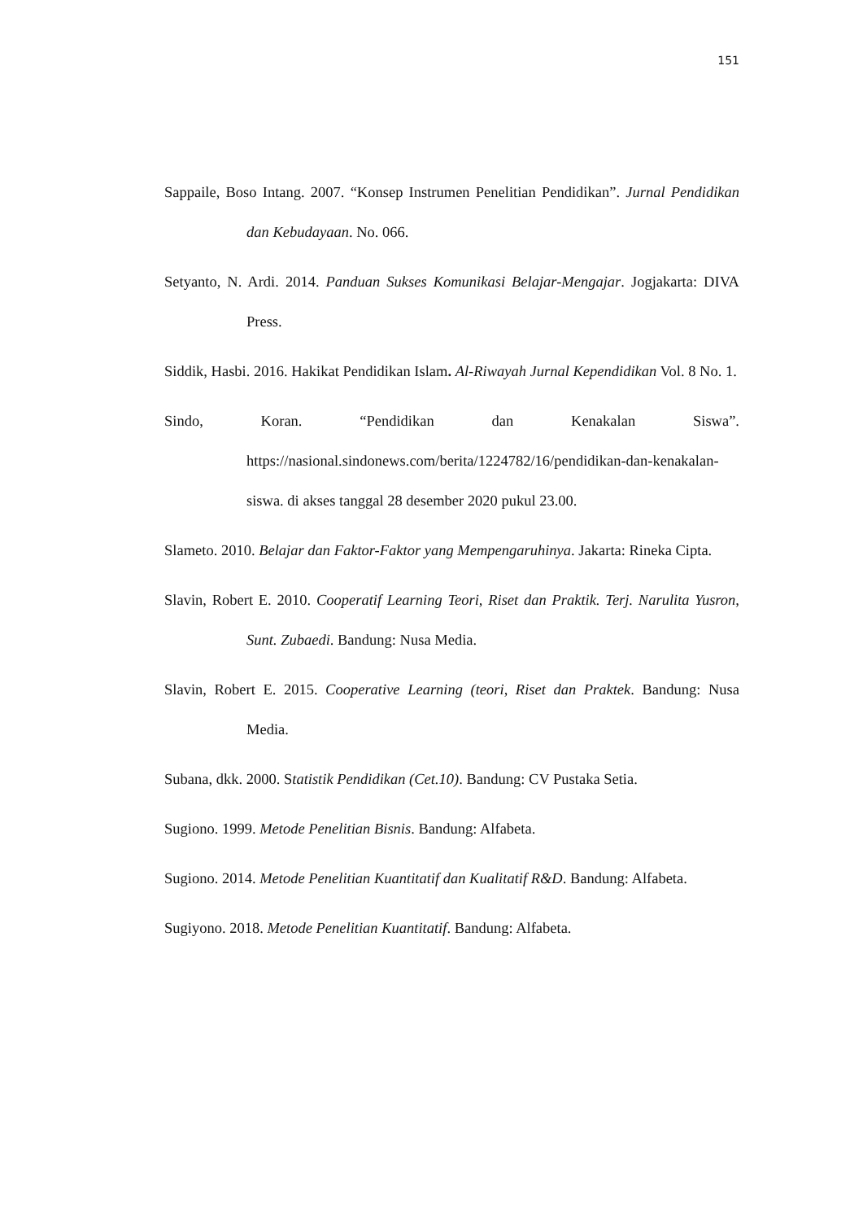151
Sappaile, Boso Intang. 2007. “Konsep Instrumen Penelitian Pendidikan”. Jurnal Pendidikan dan Kebudayaan. No. 066.
Setyanto, N. Ardi. 2014. Panduan Sukses Komunikasi Belajar-Mengajar. Jogjakarta: DIVA Press.
Siddik, Hasbi. 2016. Hakikat Pendidikan Islam. Al-Riwayah Jurnal Kependidikan Vol. 8 No. 1.
Sindo, Koran. “Pendidikan dan Kenakalan Siswa”. https://nasional.sindonews.com/berita/1224782/16/pendidikan-dan-kenakalan-siswa. di akses tanggal 28 desember 2020 pukul 23.00.
Slameto. 2010. Belajar dan Faktor-Faktor yang Mempengaruhinya. Jakarta: Rineka Cipta.
Slavin, Robert E. 2010. Cooperatif Learning Teori, Riset dan Praktik. Terj. Narulita Yusron, Sunt. Zubaedi. Bandung: Nusa Media.
Slavin, Robert E. 2015. Cooperative Learning (teori, Riset dan Praktek. Bandung: Nusa Media.
Subana, dkk. 2000. Statistik Pendidikan (Cet.10). Bandung: CV Pustaka Setia.
Sugiono. 1999. Metode Penelitian Bisnis. Bandung: Alfabeta.
Sugiono. 2014. Metode Penelitian Kuantitatif dan Kualitatif R&D. Bandung: Alfabeta.
Sugiyono. 2018. Metode Penelitian Kuantitatif. Bandung: Alfabeta.